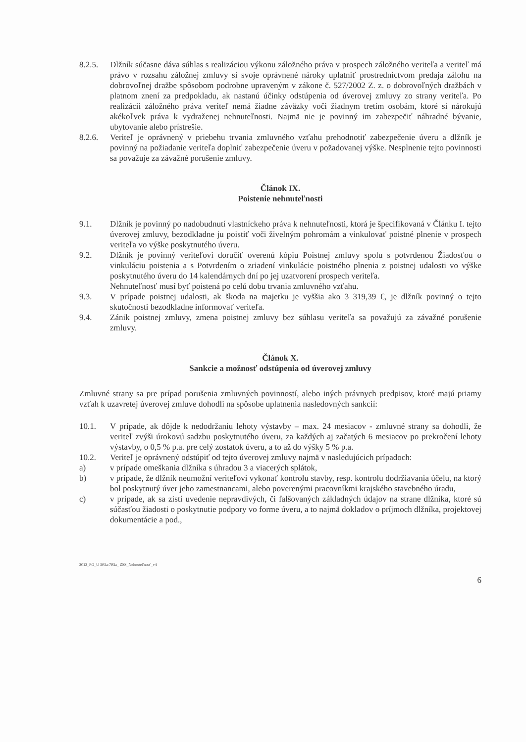8.2.5. Dlžník súčasne dáva súhlas s realizáciou výkonu záložného práva v prospech záložného veriteľa a veriteľ má právo v rozsahu záložnej zmluvy si svoje oprávnené nároky uplatniť prostredníctvom predaja zálohu na dobrovoľnej dražbe spôsobom podrobne upraveným v zákone č. 527/2002 Z. z. o dobrovoľných dražbách v platnom znení za predpokladu, ak nastanú účinky odstúpenia od úverovej zmluvy zo strany veriteľa. Po realizácii záložného práva veriteľ nemá žiadne záväzky voči žiadnym tretím osobám, ktoré si nárokujú akékoľvek práva k vydraženej nehnuteľnosti. Najmä nie je povinný im zabezpečiť náhradné bývanie, ubytovanie alebo prístrešie.
8.2.6. Veriteľ je oprávnený v priebehu trvania zmluvného vzťahu prehodnotiť zabezpečenie úveru a dlžník je povinný na požiadanie veriteľa doplniť zabezpečenie úveru v požadovanej výške. Nesplnenie tejto povinnosti sa považuje za závažné porušenie zmluvy.
Článok IX.
Poistenie nehnuteľnosti
9.1. Dlžník je povinný po nadobudnutí vlastníckeho práva k nehnuteľnosti, ktorá je špecifikovaná v Článku I. tejto úverovej zmluvy, bezodkladne ju poistiť voči živelným pohromám a vinkulovať poistné plnenie v prospech veriteľa vo výške poskytnutého úveru.
9.2. Dlžník je povinný veriteľovi doručiť overenú kópiu Poistnej zmluvy spolu s potvrdenou Žiadosťou o vinkuláciu poistenia a s Potvrdením o zriadení vinkulácie poistného plnenia z poistnej udalosti vo výške poskytnutého úveru do 14 kalendárnych dní po jej uzatvorení prospech veriteľa.
Nehnuteľnosť musí byť poistená po celú dobu trvania zmluvného vzťahu.
9.3. V prípade poistnej udalosti, ak škoda na majetku je vyššia ako 3 319,39 €, je dlžník povinný o tejto skutočnosti bezodkladne informovať veriteľa.
9.4. Zánik poistnej zmluvy, zmena poistnej zmluvy bez súhlasu veriteľa sa považujú za závažné porušenie zmluvy.
Článok X.
Sankcie a možnosť odstúpenia od úverovej zmluvy
Zmluvné strany sa pre prípad porušenia zmluvných povinností, alebo iných právnych predpisov, ktoré majú priamy vzťah k uzavretej úverovej zmluve dohodli na spôsobe uplatnenia nasledovných sankcií:
10.1. V prípade, ak dôjde k nedodržaniu lehoty výstavby – max. 24 mesiacov - zmluvné strany sa dohodli, že veriteľ zvýši úrokovú sadzbu poskytnutého úveru, za každých aj začatých 6 mesiacov po prekročení lehoty výstavby, o 0,5 % p.a. pre celý zostatok úveru, a to až do výšky 5 % p.a.
10.2. Veriteľ je oprávnený odstúpiť od tejto úverovej zmluvy najmä v nasledujúcich prípadoch:
a) v prípade omeškania dlžníka s úhradou 3 a viacerých splátok,
b) v prípade, že dlžník neumožní veriteľovi vykonať kontrolu stavby, resp. kontrolu dodržiavania účelu, na ktorý bol poskytnutý úver jeho zamestnancami, alebo poverenými pracovníkmi krajského stavebného úradu,
c) v prípade, ak sa zistí uvedenie nepravdivých, či falšovaných základných údajov na strane dlžníka, ktoré sú súčasťou žiadosti o poskytnutie podpory vo forme úveru, a to najmä dokladov o príjmoch dlžníka, projektovej dokumentácie a pod.,
2012_PO_U 303a-703a_ ZSS_Nehnuteľnosť_v4
6